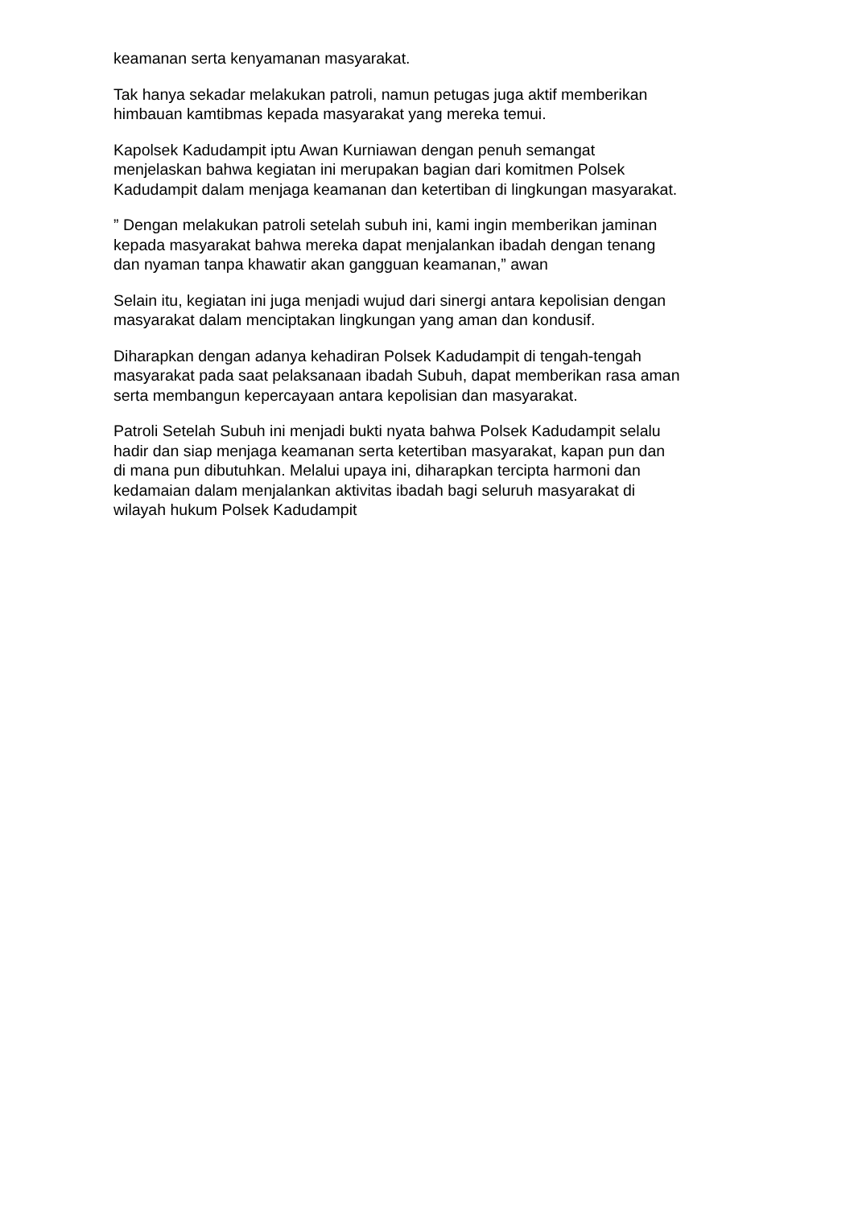keamanan serta kenyamanan masyarakat.
Tak hanya sekadar melakukan patroli, namun petugas juga aktif memberikan himbauan kamtibmas kepada masyarakat yang mereka temui.
Kapolsek Kadudampit iptu Awan Kurniawan dengan penuh semangat menjelaskan bahwa kegiatan ini merupakan bagian dari komitmen Polsek Kadudampit dalam menjaga keamanan dan ketertiban di lingkungan masyarakat.
” Dengan melakukan patroli setelah subuh ini, kami ingin memberikan jaminan kepada masyarakat bahwa mereka dapat menjalankan ibadah dengan tenang dan nyaman tanpa khawatir akan gangguan keamanan,” awan
Selain itu, kegiatan ini juga menjadi wujud dari sinergi antara kepolisian dengan masyarakat dalam menciptakan lingkungan yang aman dan kondusif.
Diharapkan dengan adanya kehadiran Polsek Kadudampit di tengah-tengah masyarakat pada saat pelaksanaan ibadah Subuh, dapat memberikan rasa aman serta membangun kepercayaan antara kepolisian dan masyarakat.
Patroli Setelah Subuh ini menjadi bukti nyata bahwa Polsek Kadudampit selalu hadir dan siap menjaga keamanan serta ketertiban masyarakat, kapan pun dan di mana pun dibutuhkan. Melalui upaya ini, diharapkan tercipta harmoni dan kedamaian dalam menjalankan aktivitas ibadah bagi seluruh masyarakat di wilayah hukum Polsek Kadudampit